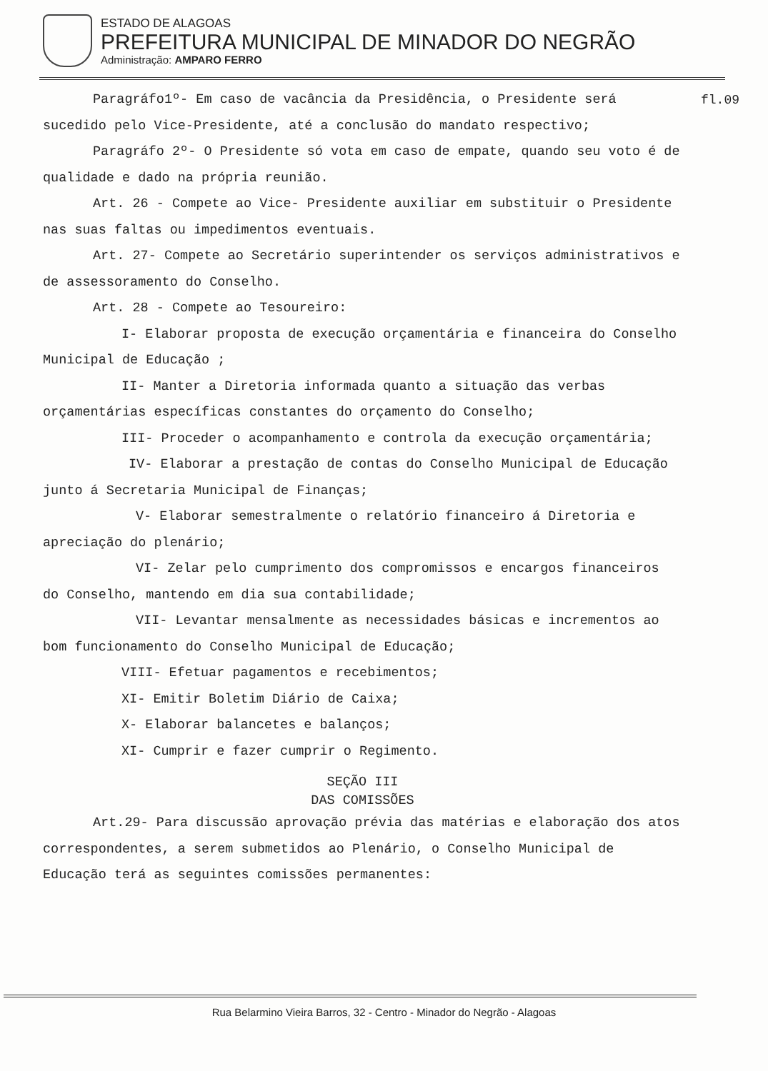ESTADO DE ALAGOAS
PREFEITURA MUNICIPAL DE MINADOR DO NEGRÃO
Administração: AMPARO FERRO
fl.09
Paragráfo1º- Em caso de vacância da Presidência, o Presidente será sucedido pelo Vice-Presidente, até a conclusão do mandato respectivo;
Paragráfo 2º- O Presidente só vota em caso de empate, quando seu voto é de qualidade e dado na própria reunião.
Art. 26 - Compete ao Vice- Presidente auxiliar em substituir o Presidente nas suas faltas ou impedimentos eventuais.
Art. 27- Compete ao Secretário superintender os serviços administrativos e de assessoramento do Conselho.
Art. 28 - Compete ao Tesoureiro:
I- Elaborar proposta de execução orçamentária e financeira do Conselho Municipal de Educação ;
II- Manter a Diretoria informada quanto a situação das verbas orçamentárias específicas constantes do orçamento do Conselho;
III- Proceder o acompanhamento e controla da execução orçamentária;
IV- Elaborar a prestação de contas do Conselho Municipal de Educação junto á Secretaria Municipal de Finanças;
V- Elaborar semestralmente o relatório financeiro á Diretoria e apreciação do plenário;
VI- Zelar pelo cumprimento dos compromissos e encargos financeiros do Conselho, mantendo em dia sua contabilidade;
VII- Levantar mensalmente as necessidades básicas e incrementos ao bom funcionamento do Conselho Municipal de Educação;
VIII- Efetuar pagamentos e recebimentos;
XI- Emitir Boletim Diário de Caixa;
X- Elaborar balancetes e balanços;
XI- Cumprir e fazer cumprir o Regimento.
SEÇÃO III
DAS COMISSÕES
Art.29- Para discussão aprovação prévia das matérias e elaboração dos atos correspondentes, a serem submetidos ao Plenário, o Conselho Municipal de Educação terá as seguintes comissões permanentes:
Rua Belarmino Vieira Barros, 32 - Centro - Minador do Negrão - Alagoas